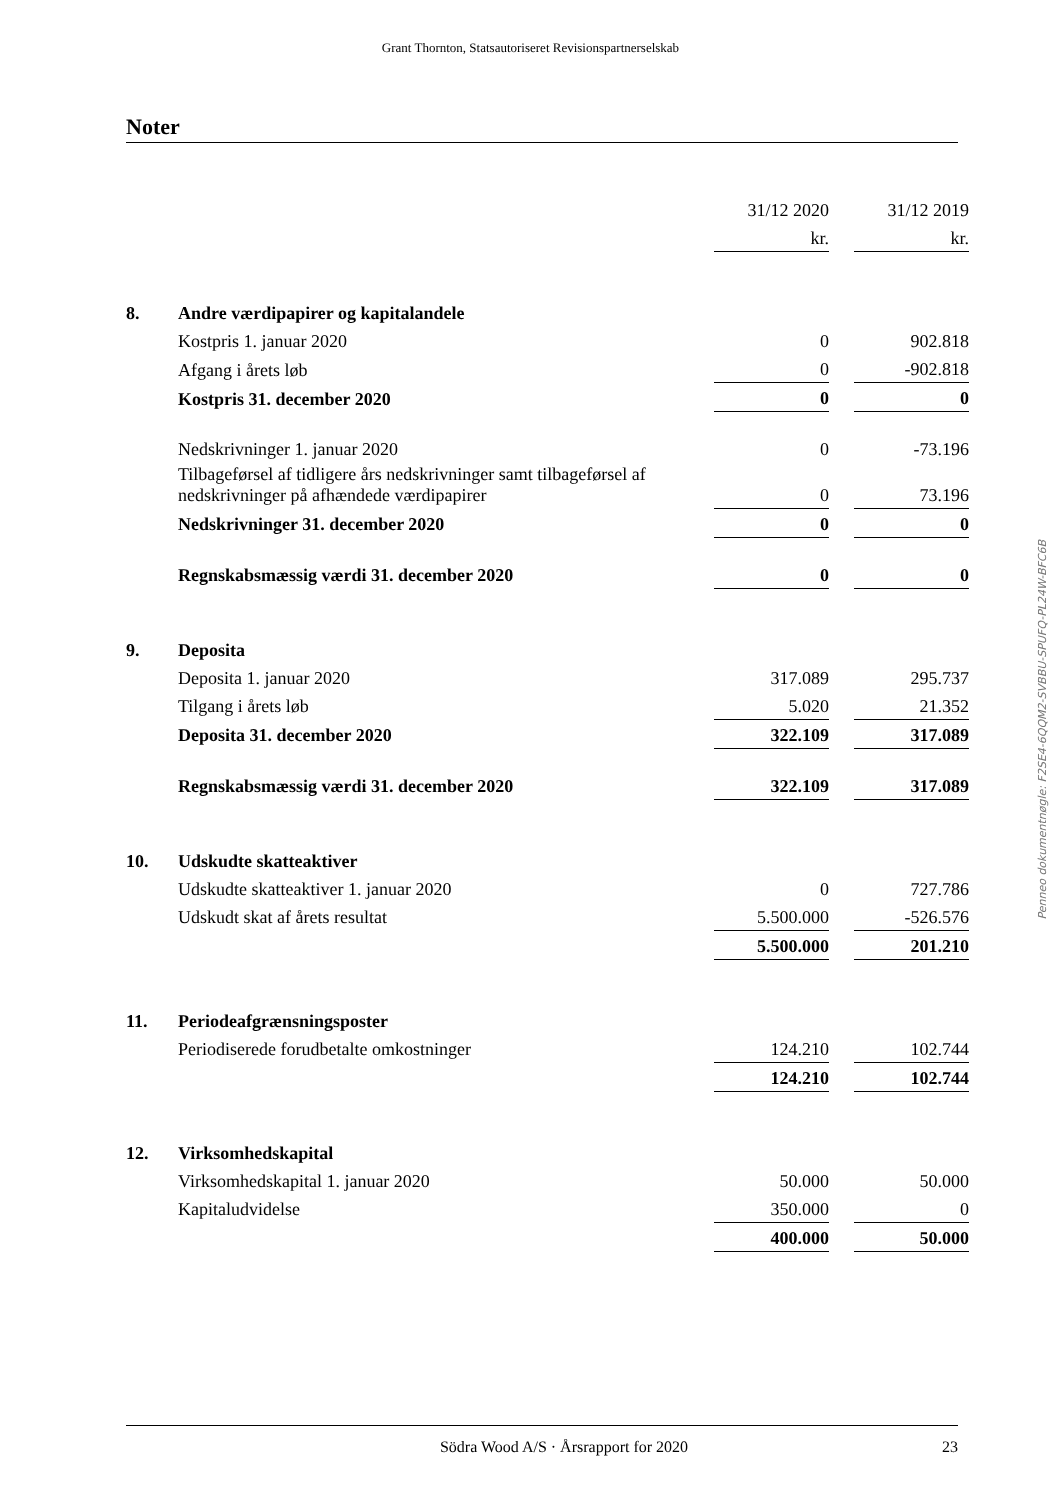Grant Thornton, Statsautoriseret Revisionspartnerselskab
Noter
| | | 31/12 2020 | | 31/12 2019 |
| | | kr. | | kr. |
| 8. | Andre værdipapirer og kapitalandele | | | |
| | Kostpris 1. januar 2020 | 0 | | 902.818 |
| | Afgang i årets løb | 0 | | -902.818 |
| | Kostpris 31. december 2020 | 0 | | 0 |
| | Nedskrivninger 1. januar 2020 | 0 | | -73.196 |
| | Tilbageførsel af tidligere års nedskrivninger samt tilbageførsel af nedskrivninger på afhændede værdipapirer | 0 | | 73.196 |
| | Nedskrivninger 31. december 2020 | 0 | | 0 |
| | Regnskabsmæssig værdi 31. december 2020 | 0 | | 0 |
| 9. | Deposita | | | |
| | Deposita 1. januar 2020 | 317.089 | | 295.737 |
| | Tilgang i årets løb | 5.020 | | 21.352 |
| | Deposita 31. december 2020 | 322.109 | | 317.089 |
| | Regnskabsmæssig værdi 31. december 2020 | 322.109 | | 317.089 |
| 10. | Udskudte skatteaktiver | | | |
| | Udskudte skatteaktiver 1. januar 2020 | 0 | | 727.786 |
| | Udskudt skat af årets resultat | 5.500.000 | | -526.576 |
| | | 5.500.000 | | 201.210 |
| 11. | Periodeafgrænsningsposter | | | |
| | Periodiserede forudbetalte omkostninger | 124.210 | | 102.744 |
| | | 124.210 | | 102.744 |
| 12. | Virksomhedskapital | | | |
| | Virksomhedskapital 1. januar 2020 | 50.000 | | 50.000 |
| | Kapitaludvidelse | 350.000 | | 0 |
| | | 400.000 | | 50.000 |
Penneo dokumentnøgle: F2SE4-6QQM2-SVBBU-SPUFQ-PL24W-BFC6B
Södra Wood A/S · Årsrapport for 2020 23